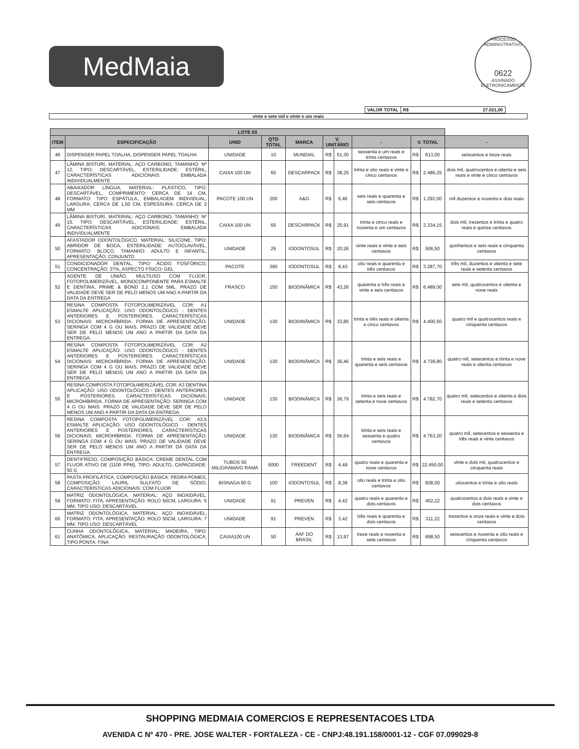MedMaia
PROCESSO ADMINISTRATIVO
0622
ASSINADO ELETRONICAMENTE
| VALOR TOTAL | R$ 27.021,00 |
vinte e sete mil e vinte e um reais
| LOTE 03 | | | | | | | | | | |
| --- | --- | --- | --- | --- | --- | --- | --- | --- | --- | --- |
| ITEM | ESPECIFICAÇÃO | UNID | QTD TOTAL | MARCA | V. UNITÁRIO | | - | V. TOTAL | | - |
| 46 | DISPENSER PAPEL TOALHA, DISPENSER PAPEL TOALHA | UNIDADE | 10 | MUNDIAL | R$ | 61,30 | sessenta e um reais e trinta centavos | R$ | 613,00 | seiscentos e treze reais |
| 47 | LÂMINA BISTURI, MATERIAL: AÇO CARBONO, TAMANHO: Nº 12, TIPO: DESCARTÁVEL, ESTERILIDADE: ESTÉRIL, CARACTERÍSTICAS ADICIONAIS: EMBALADA INDIVIDUALMENTE | CAIXA 100 UN | 65 | DESCARPACK | R$ | 38,25 | trinta e oito reais e vinte e cinco centavos | R$ | 2.486,25 | dois mil, quatrocentos e oitenta e seis reais e vinte e cinco centavos |
| 48 | ABAIXADOR LÍNGUA, MATERIAL: PLÁSTICO, TIPO: DESCARTÁVEL, COMPRIMENTO: CERCA DE 14 CM, FORMATO: TIPO ESPÁTULA, EMBALAGEM INDIVIDUAL, LARGURA: CERCA DE 1,50 CM, ESPESSURA: CERCA DE 2 MM | PACOTE 100 UN | 200 | A&G | R$ | 6,46 | seis reais e quarenta e seis centavos | R$ | 1.292,00 | mil duzentos e noventa e dois reais |
| 49 | LÂMINA BISTURI, MATERIAL: AÇO CARBONO, TAMANHO: Nº 15, TIPO: DESCARTÁVEL, ESTERILIDADE: ESTÉRIL, CARACTERÍSTICAS ADICIONAIS: EMBALADA INDIVIDUALMENTE | CAIXA 100 UN | 65 | DESCARPACK | R$ | 35,91 | trinta e cinco reais e noventa e um centavos | R$ | 2.334,15 | dois mil, trezentos e trinta e quatro reais e quinze centavos |
| 50 | AFASTADOR ODONTOLÓGICO, MATERIAL: SILICONE, TIPO: ABRIDOR DE BOCA, ESTERILIDADE: AUTOCLAVÁVEL, FORMATO: BLOCO, TAMANHO: ADULTO E INFANTIL, APRESENTAÇÃO: CONJUNTO | UNIDADE | 25 | IODONTOSUL | R$ | 20,26 | vinte reais e vinte e seis centavos | R$ | 506,50 | quinhentos e seis reais e cinquenta centavos |
| 51 | CONDICIONADOR DENTAL, TIPO: ÁCIDO FOSFÓRICO, CONCENTRAÇÃO: 37%, ASPECTO FÍSICO: GEL | PACOTE | 390 | IODONTOSUL | R$ | 8,43 | oito reais e quarenta e três centavos | R$ | 3.287,70 | três mil, duzentos e oitenta e sete reais e setenta centavos |
| 52 | AGENTE DE UNIÃO, MULTIUSO COM FLÚOR, FOTOPOLIMERIZÁVEL, MONOCOMPONENTE PARA ESMALTE E DENTINA, PRIME & BOND 2.1 COM 5ML. PRAZO DE VALIDADE DEVE SER DE PELO MENOS UM ANO A PARTIR DA DATA DA ENTREGA | FRASCO | 150 | BIODINÂMICA | R$ | 43,26 | quarenta e três reais e vinte e seis centavos | R$ | 6.489,00 | seis mil, quatrocentos e oitenta e nove reais |
| 53 | RESINA COMPOSTA FOTOPOLIMERIZÁVEL COR: A1 ESMALTE APLICAÇÃO: USO ODONTOLÓGICO - DENTES ANTERIORES E POSTERIORES. CARACTERÍSTICAS DICIONAIS: MICROHÍBRIDA. FORMA DE APRESENTAÇÃO: SERINGA COM 4 G OU MAIS. PRAZO DE VALIDADE DEVE SER DE PELO MENOS UM ANO A PARTIR DA DATA DA ENTREGA. | UNIDADE | 130 | BIODINÂMICA | R$ | 33,85 | trinta e três reais e oitenta e cinco centavos | R$ | 4.400,50 | quatro mil e quatrocentos reais e cinquenta centavos |
| 54 | RESINA COMPOSTA FOTOPOLIMERIZÁVEL COR: A2 ESMALTE APLICAÇÃO: USO ODONTOLÓGICO - DENTES ANTERIORES E POSTERIORES. CARACTERÍSTICAS DICIONAIS: MICROHÍBRIDA. FORMA DE APRESENTAÇÃO: SERINGA COM 4 G OU MAIS. PRAZO DE VALIDADE DEVE SER DE PELO MENOS UM ANO A PARTIR DA DATA DA ENTREGA. | UNIDADE | 130 | BIODINÂMICA | R$ | 36,46 | trinta e seis reais e quarenta e seis centavos | R$ | 4.739,80 | quatro mil, setecentos e trinta e nove reais e oitenta centavos |
| 55 | RESINA COMPOSTA FOTOPOLIMERIZÁVEL COR: A3 DENTINA APLICAÇÃO: USO ODONTOLÓGICO - DENTES ANTERIORES E POSTERIORES. CARACTERÍSTICAS DICIONAIS: MICROHÍBRIDA. FORMA DE APRESENTAÇÃO: SERINGA COM 4 G OU MAIS. PRAZO DE VALIDADE DEVE SER DE PELO MENOS UM ANO A PARTIR DA DATA DA ENTREGA. | UNIDADE | 130 | BIODINÂMICA | R$ | 36,79 | trinta e seis reais e setenta e nove centavos | R$ | 4.782,70 | quatro mil, setecentos e oitenta e dois reais e setenta centavos |
| 56 | RESINA COMPOSTA FOTOPOLIMERIZÁVEL COR: A3,5 ESMALTE APLICAÇÃO: USO ODONTOLÓGICO - DENTES ANTERIORES E POSTERIORES. CARACTERÍSTICAS DICIONAIS: MICROHÍBRIDA. FORMA DE APRESENTAÇÃO: SERINGA COM 4 G OU MAIS. PRAZO DE VALIDADE DEVE SER DE PELO MENOS UM ANO A PARTIR DA DATA DA ENTREGA. | UNIDADE | 130 | BIODINÂMICA | R$ | 36,64 | trinta e seis reais e sessenta e quatro centavos | R$ | 4.763,20 | quatro mil, setecentos e sessenta e três reais e vinte centavos |
| 57 | DENTIFRÍCIO, COMPOSIÇÃO BÁSICA: CREME DENTAL COM FLUOR ATIVO DE (1100 PPM), TIPO: ADULTO, CAPACIDADE: 50 G | TUBOS 50 MILIGRAMA/G RAMA | 5000 | FREEDENT | R$ | 4,49 | quatro reais e quarenta e nove centavos | R$ | 22.450,00 | vinte e dois mil, quatrocentos e cinquenta reais |
| 58 | PASTA PROFILÁTICA, COMPOSIÇÃO BÁSICA: PEDRA POMES, COMPOSIÇÃO: LAURIL SULFATO DE SÓDIO, CARACTERÍSTICAS ADICIONAIS: COM FLUOR | BISNAGA 90 G | 100 | IODONTOSUL | R$ | 8,38 | oito reais e trinta e oito centavos | R$ | 838,00 | oitocentos e trinta e oito reais |
| 59 | MATRIZ ODONTOLÓGICA, MATERIAL: AÇO INOXIDÁVEL, FORMATO: FITA, APRESENTAÇÃO: ROLO 50CM, LARGURA: 5 MM, TIPO USO: DESCARTÁVEL | UNIDADE | 91 | PREVEN | R$ | 4,42 | quatro reais e quarenta e dois centavos | R$ | 402,22 | quatrocentos e dois reais e vinte e dois centavos |
| 60 | MATRIZ ODONTOLÓGICA, MATERIAL: AÇO INOXIDÁVEL, FORMATO: FITA, APRESENTAÇÃO: ROLO 50CM, LARGURA: 7 MM, TIPO USO: DESCARTÁVEL | UNIDADE | 91 | PREVEN | R$ | 3,42 | três reais e quarenta e dois centavos | R$ | 311,22 | trezentos e onze reais e vinte e dois centavos |
| 61 | CUNHA ODONTOLÓGICA, MATERIAL: MADEIRA, TIPO: ANATÔMICA, APLICAÇÃO: RESTAURAÇÃO ODONTOLÓGICA, TIPO PONTA: FINA | CAIXA100 UN | 50 | AAF DO BRASIL | R$ | 13,97 | treze reais e noventa e sete centavos | R$ | 698,50 | seiscentos e noventa e oito reais e cinquenta centavos |
SHOPPING MEDMAIA COMERCIOS E REPRESENTACOES LTDA
AVENIDA C Nº 470 - PRE. JOSE WALTER - FORTALEZA - CE - CNPJ:48.191.158/0001-12 - CGF 07.099029-8